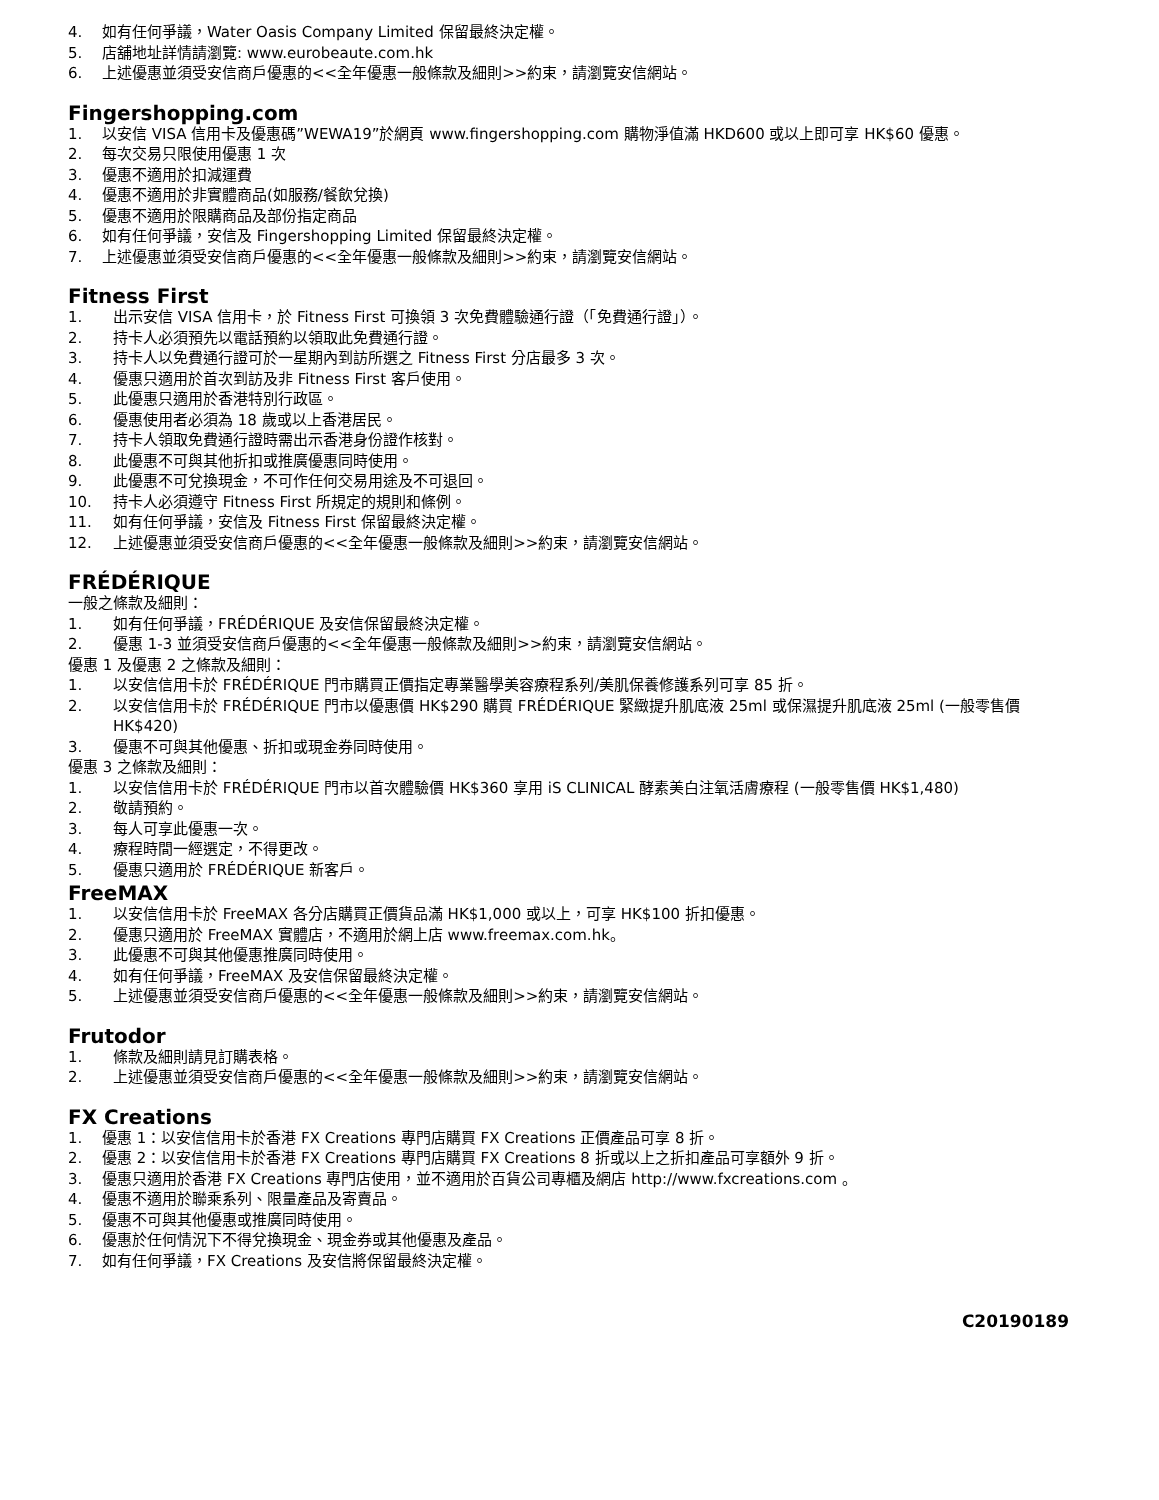4. 如有任何爭議，Water Oasis Company Limited 保留最終決定權。
5. 店舖地址詳情請瀏覽: www.eurobeaute.com.hk
6. 上述優惠並須受安信商戶優惠的<<全年優惠一般條款及細則>>約束，請瀏覽安信網站。
Fingershopping.com
1. 以安信 VISA 信用卡及優惠碼”WEWA19”於網頁 www.fingershopping.com 購物淨值滿 HKD600 或以上即可享 HK$60 優惠。
2. 每次交易只限使用優惠 1 次
3. 優惠不適用於扣減運費
4. 優惠不適用於非實體商品(如服務/餐飲兌換)
5. 優惠不適用於限購商品及部份指定商品
6. 如有任何爭議，安信及 Fingershopping Limited 保留最終決定權。
7. 上述優惠並須受安信商戶優惠的<<全年優惠一般條款及細則>>約束，請瀏覽安信網站。
Fitness First
1. 出示安信 VISA 信用卡，於 Fitness First 可換領 3 次免費體驗通行證（「免費通行證」）。
2. 持卡人必須預先以電話預約以領取此免費通行證。
3. 持卡人以免費通行證可於一星期內到訪所選之 Fitness First 分店最多 3 次。
4. 優惠只適用於首次到訪及非 Fitness First 客戶使用。
5. 此優惠只適用於香港特別行政區。
6. 優惠使用者必須為 18 歲或以上香港居民。
7. 持卡人領取免費通行證時需出示香港身份證作核對。
8. 此優惠不可與其他折扣或推廣優惠同時使用。
9. 此優惠不可兌換現金，不可作任何交易用途及不可退回。
10. 持卡人必須遵守 Fitness First 所規定的規則和條例。
11. 如有任何爭議，安信及 Fitness First 保留最終決定權。
12. 上述優惠並須受安信商戶優惠的<<全年優惠一般條款及細則>>約束，請瀏覽安信網站。
FRÉDÉRIQUE
一般之條款及細則：
1. 如有任何爭議，FRÉDÉRIQUE 及安信保留最終決定權。
2. 優惠 1-3 並須受安信商戶優惠的<<全年優惠一般條款及細則>>約束，請瀏覽安信網站。
優惠 1 及優惠 2 之條款及細則：
1. 以安信信用卡於 FRÉDÉRIQUE 門市購買正價指定專業醫學美容療程系列/美肌保養修護系列可享 85 折。
2. 以安信信用卡於 FRÉDÉRIQUE 門市以優惠價 HK$290 購買 FRÉDÉRIQUE 緊緻提升肌底液 25ml 或保濕提升肌底液 25ml (一般零售價 HK$420)
3. 優惠不可與其他優惠、折扣或現金券同時使用。
優惠 3 之條款及細則：
1. 以安信信用卡於 FRÉDÉRIQUE 門市以首次體驗價 HK$360 享用 iS CLINICAL 酵素美白注氧活膚療程 (一般零售價 HK$1,480)
2. 敬請預約。
3. 每人可享此優惠一次。
4. 療程時間一經選定，不得更改。
5. 優惠只適用於 FRÉDÉRIQUE 新客戶。
FreeMAX
1. 以安信信用卡於 FreeMAX 各分店購買正價貨品滿 HK$1,000 或以上，可享 HK$100 折扣優惠。
2. 優惠只適用於 FreeMAX 實體店，不適用於網上店 www.freemax.com.hk。
3. 此優惠不可與其他優惠推廣同時使用。
4. 如有任何爭議，FreeMAX 及安信保留最終決定權。
5. 上述優惠並須受安信商戶優惠的<<全年優惠一般條款及細則>>約束，請瀏覽安信網站。
Frutodor
1. 條款及細則請見訂購表格。
2. 上述優惠並須受安信商戶優惠的<<全年優惠一般條款及細則>>約束，請瀏覽安信網站。
FX Creations
1. 優惠 1：以安信信用卡於香港 FX Creations 專門店購買 FX Creations 正價產品可享 8 折。
2. 優惠 2：以安信信用卡於香港 FX Creations 專門店購買 FX Creations 8 折或以上之折扣產品可享額外 9 折。
3. 優惠只適用於香港 FX Creations 專門店使用，並不適用於百貨公司專櫃及網店 http://www.fxcreations.com 。
4. 優惠不適用於聯乘系列、限量產品及寄賣品。
5. 優惠不可與其他優惠或推廣同時使用。
6. 優惠於任何情況下不得兌換現金、現金券或其他優惠及產品。
7. 如有任何爭議，FX Creations 及安信將保留最終決定權。
C20190189